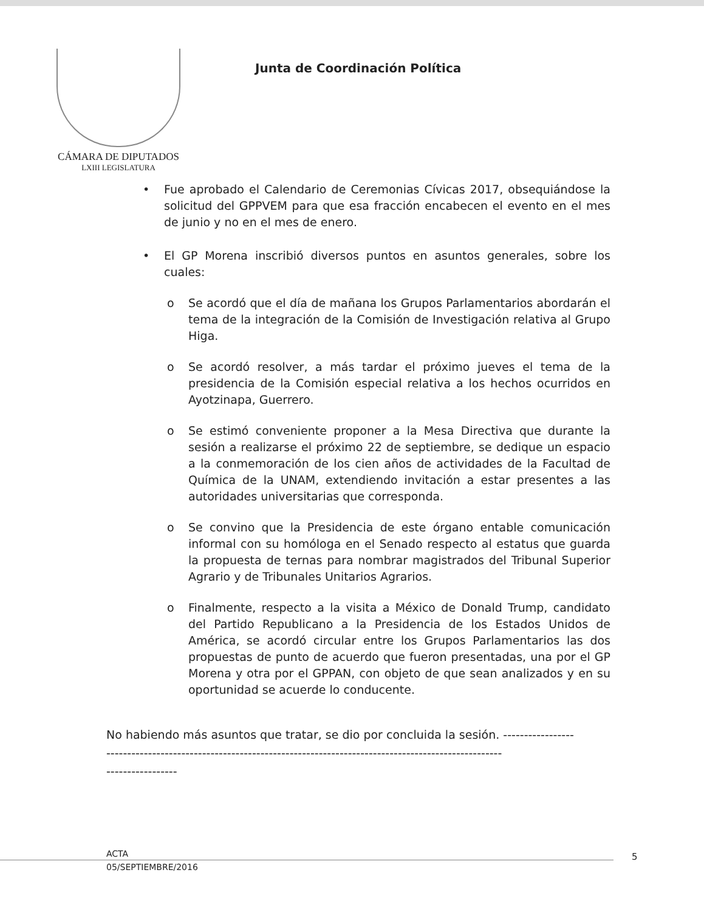CÁMARA DE DIPUTADOS
LXIII LEGISLATURA
Junta de Coordinación Política
• Fue aprobado el Calendario de Ceremonias Cívicas 2017, obsequiándose la solicitud del GPPVEM para que esa fracción encabecen el evento en el mes de junio y no en el mes de enero.
• El GP Morena inscribió diversos puntos en asuntos generales, sobre los cuales:
o Se acordó que el día de mañana los Grupos Parlamentarios abordarán el tema de la integración de la Comisión de Investigación relativa al Grupo Higa.
o Se acordó resolver, a más tardar el próximo jueves el tema de la presidencia de la Comisión especial relativa a los hechos ocurridos en Ayotzinapa, Guerrero.
o Se estimó conveniente proponer a la Mesa Directiva que durante la sesión a realizarse el próximo 22 de septiembre, se dedique un espacio a la conmemoración de los cien años de actividades de la Facultad de Química de la UNAM, extendiendo invitación a estar presentes a las autoridades universitarias que corresponda.
o Se convino que la Presidencia de este órgano entable comunicación informal con su homóloga en el Senado respecto al estatus que guarda la propuesta de ternas para nombrar magistrados del Tribunal Superior Agrario y de Tribunales Unitarios Agrarios.
o Finalmente, respecto a la visita a México de Donald Trump, candidato del Partido Republicano a la Presidencia de los Estados Unidos de América, se acordó circular entre los Grupos Parlamentarios las dos propuestas de punto de acuerdo que fueron presentadas, una por el GP Morena y otra por el GPPAN, con objeto de que sean analizados y en su oportunidad se acuerde lo conducente.
No habiendo más asuntos que tratar, se dio por concluida la sesión. -----------------
-----------------------------------------------------------------------------------------------
-----------------
ACTA
05/SEPTIEMBRE/2016
5